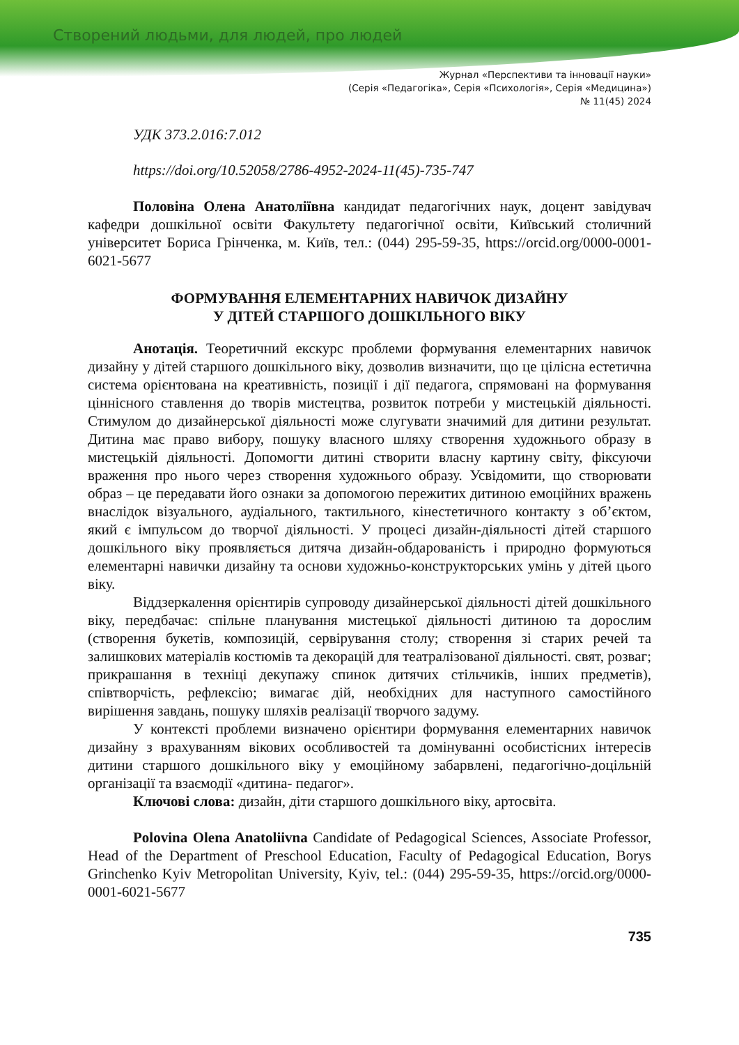Створений людьми, для людей, про людей
Журнал «Перспективи та інновації науки»
(Серія «Педагогіка», Серія «Психологія», Серія «Медицина»)
№ 11(45) 2024
УДК 373.2.016:7.012
https://doi.org/10.52058/2786-4952-2024-11(45)-735-747
Половіна Олена Анатоліївна кандидат педагогічних наук, доцент завідувач кафедри дошкільної освіти Факультету педагогічної освіти, Київський столичний університет Бориса Грінченка, м. Київ, тел.: (044) 295-59-35, https://orcid.org/0000-0001-6021-5677
ФОРМУВАННЯ ЕЛЕМЕНТАРНИХ НАВИЧОК ДИЗАЙНУ
У ДІТЕЙ СТАРШОГО ДОШКІЛЬНОГО ВІКУ
Анотація. Теоретичний екскурс проблеми формування елементарних навичок дизайну у дітей старшого дошкільного віку, дозволив визначити, що це цілісна естетична система орієнтована на креативність, позиції і дії педагога, спрямовані на формування ціннісного ставлення до творів мистецтва, розвиток потреби у мистецькій діяльності. Стимулом до дизайнерської діяльності може слугувати значимий для дитини результат. Дитина має право вибору, пошуку власного шляху створення художнього образу в мистецькій діяльності. Допомогти дитині створити власну картину світу, фіксуючи враження про нього через створення художнього образу. Усвідомити, що створювати образ – це передавати його ознаки за допомогою пережитих дитиною емоційних вражень внаслідок візуального, аудіального, тактильного, кінестетичного контакту з об’єктом, який є імпульсом до творчої діяльності. У процесі дизайн-діяльності дітей старшого дошкільного віку проявляється дитяча дизайн-обдарованість і природно формуються елементарні навички дизайну та основи художньо-конструкторських умінь у дітей цього віку.
Віддзеркалення орієнтирів супроводу дизайнерської діяльності дітей дошкільного віку, передбачає: спільне планування мистецької діяльності дитиною та дорослим (створення букетів, композицій, сервірування столу; створення зі старих речей та залишкових матеріалів костюмів та декорацій для театралізованої діяльності. свят, розваг; прикрашання в техніці декупажу спинок дитячих стільчиків, інших предметів), співтворчість, рефлексію; вимагає дій, необхідних для наступного самостійного вирішення завдань, пошуку шляхів реалізації творчого задуму.
У контексті проблеми визначено орієнтири формування елементарних навичок дизайну з врахуванням вікових особливостей та домінуванні особистісних інтересів дитини старшого дошкільного віку у емоційному забарвлені, педагогічно-доцільній організації та взаємодії «дитина- педагог».
Ключові слова: дизайн, діти старшого дошкільного віку, артосвіта.
Polovina Olena Anatoliivna Candidate of Pedagogical Sciences, Associate Professor, Head of the Department of Preschool Education, Faculty of Pedagogical Education, Borys Grinchenko Kyiv Metropolitan University, Kyiv, tel.: (044) 295-59-35, https://orcid.org/0000-0001-6021-5677
735